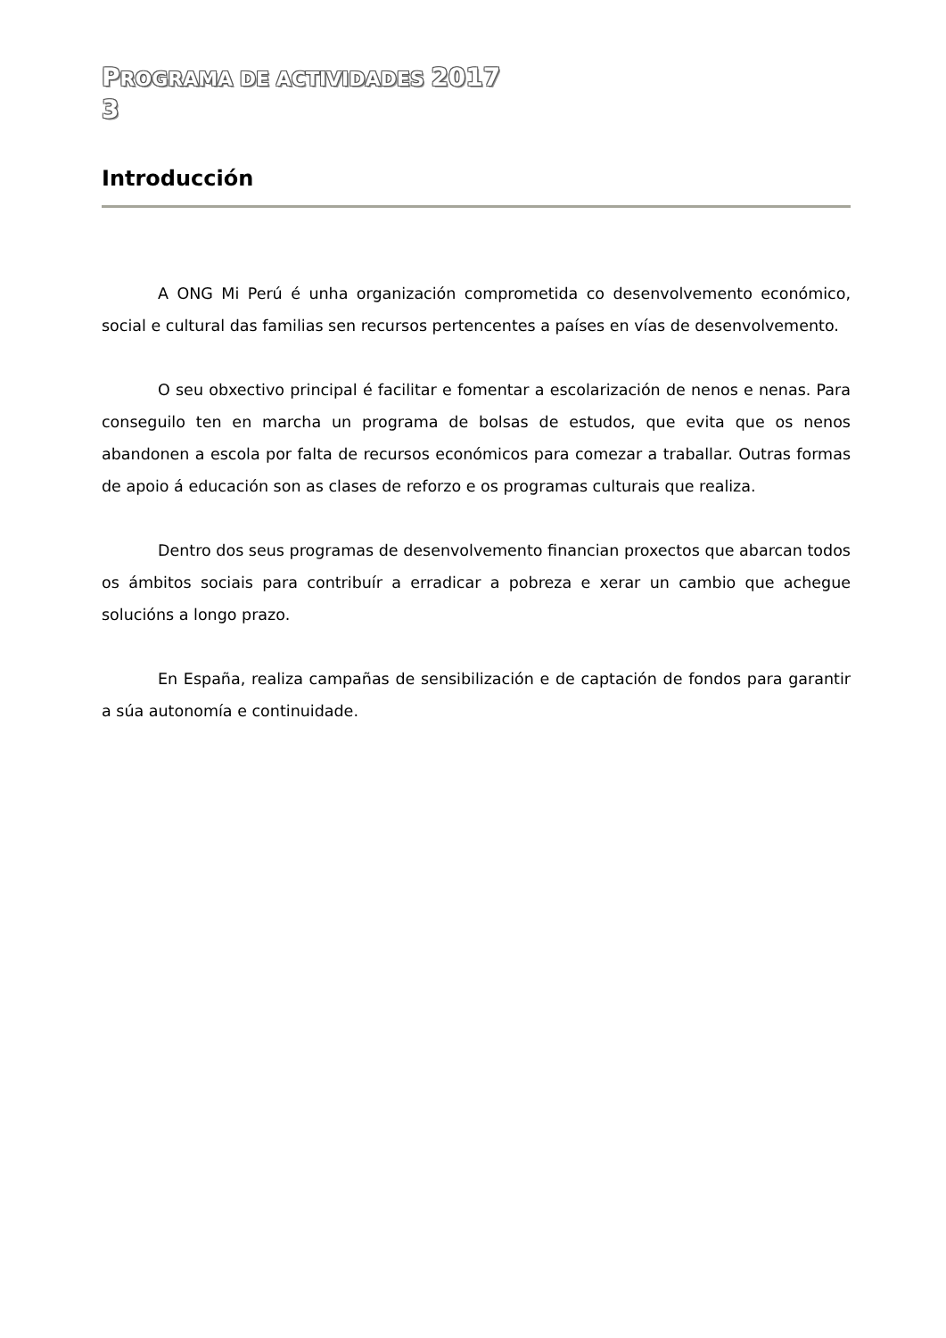PROGRAMA DE ACTIVIDADES 2017
3
Introducción
A ONG Mi Perú é unha organización comprometida co desenvolvemento económico, social e cultural das familias sen recursos pertencentes a países en vías de desenvolvemento.
O seu obxectivo principal é facilitar e fomentar a escolarización de nenos e nenas. Para conseguilo ten en marcha un programa de bolsas de estudos, que evita que os nenos abandonen a escola por falta de recursos económicos para comezar a traballar. Outras formas de apoio á educación son as clases de reforzo e os programas culturais que realiza.
Dentro dos seus programas de desenvolvemento financian proxectos que abarcan todos os ámbitos sociais para contribuír a erradicar a pobreza e xerar un cambio que achegue solucións a longo prazo.
En España, realiza campañas de sensibilización e de captación de fondos para garantir a súa autonomía e continuidade.